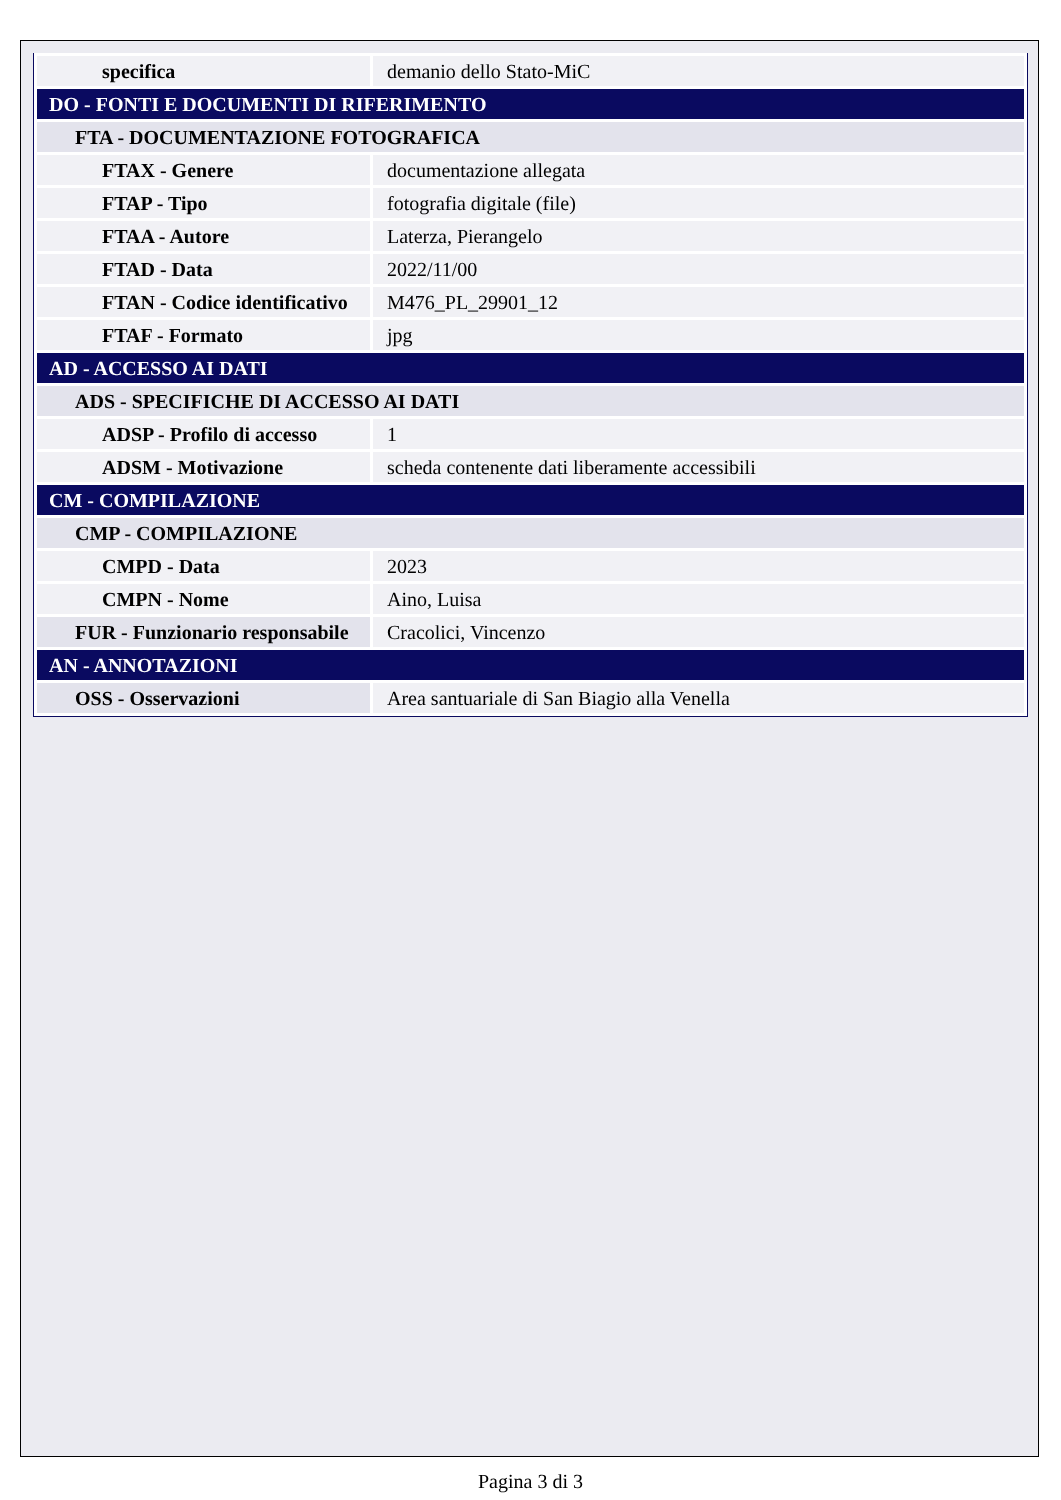| specifica | demanio dello Stato-MiC |
| DO - FONTI E DOCUMENTI DI RIFERIMENTO | |
| FTA - DOCUMENTAZIONE FOTOGRAFICA | |
| FTAX - Genere | documentazione allegata |
| FTAP - Tipo | fotografia digitale (file) |
| FTAA - Autore | Laterza, Pierangelo |
| FTAD - Data | 2022/11/00 |
| FTAN - Codice identificativo | M476_PL_29901_12 |
| FTAF - Formato | jpg |
| AD - ACCESSO AI DATI | |
| ADS - SPECIFICHE DI ACCESSO AI DATI | |
| ADSP - Profilo di accesso | 1 |
| ADSM - Motivazione | scheda contenente dati liberamente accessibili |
| CM - COMPILAZIONE | |
| CMP - COMPILAZIONE | |
| CMPD - Data | 2023 |
| CMPN - Nome | Aino, Luisa |
| FUR - Funzionario responsabile | Cracolici, Vincenzo |
| AN - ANNOTAZIONI | |
| OSS - Osservazioni | Area santuariale di San Biagio alla Venella |
Pagina 3 di 3